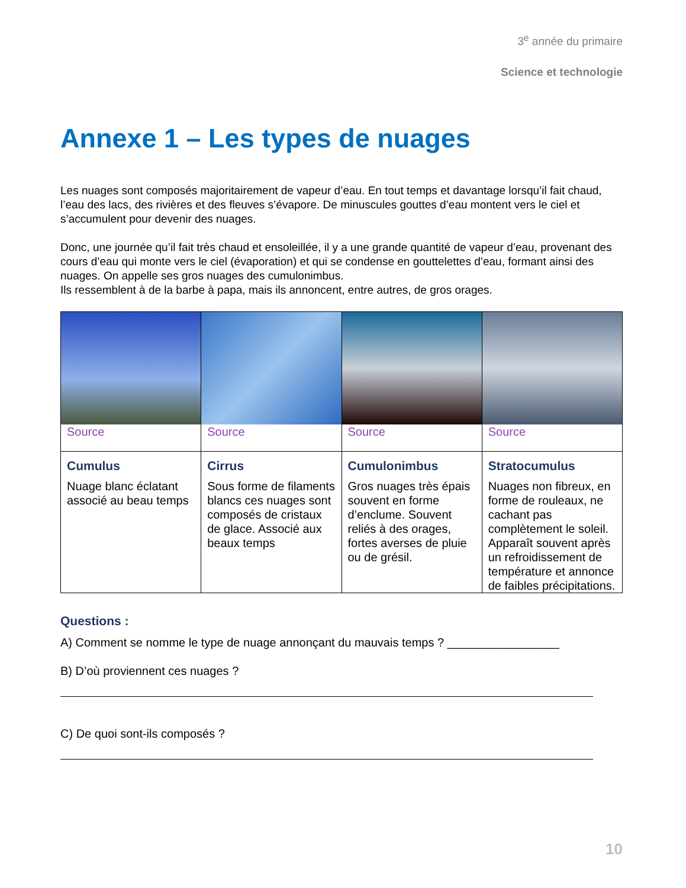3<sup>e</sup> année du primaire
Science et technologie
Annexe 1 – Les types de nuages
Les nuages sont composés majoritairement de vapeur d’eau. En tout temps et davantage lorsqu’il fait chaud, l’eau des lacs, des rivières et des fleuves s’évapore. De minuscules gouttes d’eau montent vers le ciel et s’accumulent pour devenir des nuages.
Donc, une journée qu’il fait très chaud et ensoleillée, il y a une grande quantité de vapeur d’eau, provenant des cours d’eau qui monte vers le ciel (évaporation) et qui se condense en gouttelettes d’eau, formant ainsi des nuages. On appelle ses gros nuages des cumulonimbus.
Ils ressemblent à de la barbe à papa, mais ils annoncent, entre autres, de gros orages.
| Source | Source | Source | Source |
| Cumulus Nuage blanc éclatant associé au beau temps | Cirrus Sous forme de filaments blancs ces nuages sont composés de cristaux de glace. Associé aux beaux temps | Cumulonimbus Gros nuages très épais souvent en forme d’enclume. Souvent reliés à des orages, fortes averses de pluie ou de grésil. | Stratocumulus Nuages non fibreux, en forme de rouleaux, ne cachant pas complètement le soleil. Apparaît souvent après un refroidissement de température et annonce de faibles précipitations. |
Questions :
A) Comment se nomme le type de nuage annonçant du mauvais temps ? _________________
B) D’où proviennent ces nuages ?
C) De quoi sont-ils composés ?
10